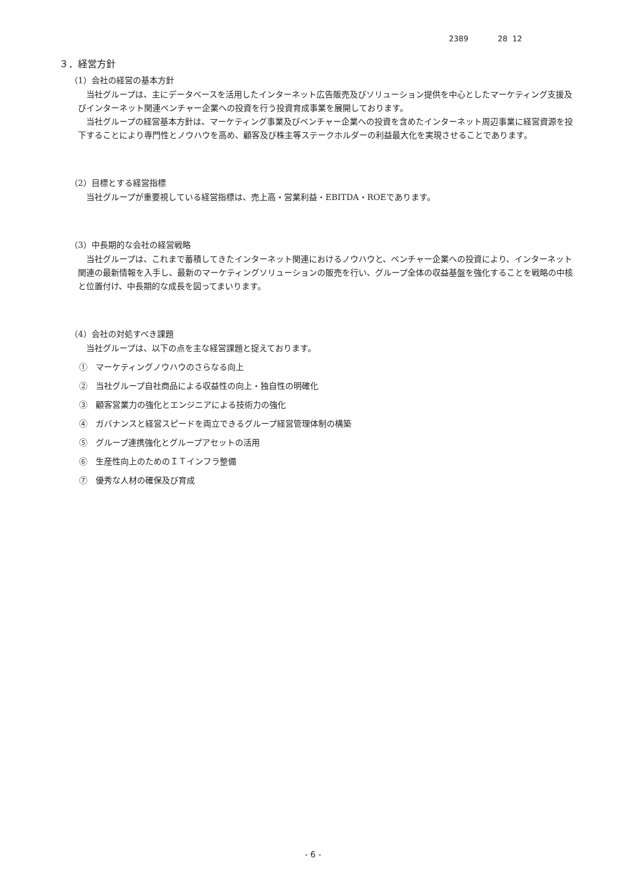2389 28 12
３．経営方針
（1）会社の経営の基本方針
当社グループは、主にデータベースを活用したインターネット広告販売及びソリューション提供を中心としたマーケティング支援及びインターネット関連ベンチャー企業への投資を行う投資育成事業を展開しております。
当社グループの経営基本方針は、マーケティング事業及びベンチャー企業への投資を含めたインターネット周辺事業に経営資源を投下することにより専門性とノウハウを高め、顧客及び株主等ステークホルダーの利益最大化を実現させることであります。
（2）目標とする経営指標
当社グループが重要視している経営指標は、売上高・営業利益・EBITDA・ROEであります。
（3）中長期的な会社の経営戦略
当社グループは、これまで蓄積してきたインターネット関連におけるノウハウと、ベンチャー企業への投資により、インターネット関連の最新情報を入手し、最新のマーケティングソリューションの販売を行い、グループ全体の収益基盤を強化することを戦略の中核と位置付け、中長期的な成長を図ってまいります。
（4）会社の対処すべき課題
当社グループは、以下の点を主な経営課題と捉えております。
①　マーケティングノウハウのさらなる向上
②　当社グループ自社商品による収益性の向上・独自性の明確化
③　顧客営業力の強化とエンジニアによる技術力の強化
④　ガバナンスと経営スピードを両立できるグループ経営管理体制の構築
⑤　グループ連携強化とグループアセットの活用
⑥　生産性向上のためのＩＴインフラ整備
⑦　優秀な人材の確保及び育成
- 6 -